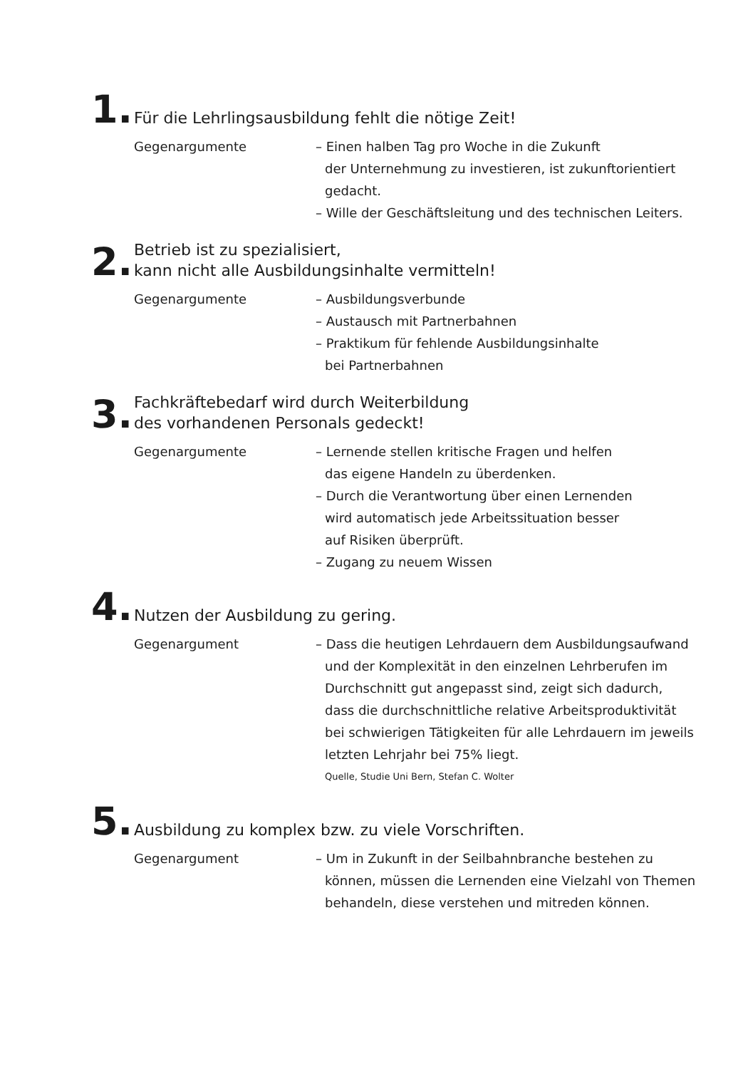1.
Für die Lehrlingsausbildung fehlt die nötige Zeit!
Gegenargumente – Einen halben Tag pro Woche in die Zukunft
der Unternehmung zu investieren, ist zukunftorientiert
gedacht.
– Wille der Geschäftsleitung und des technischen Leiters.
2.
Betrieb ist zu spezialisiert,
kann nicht alle Ausbildungsinhalte vermitteln!
Gegenargumente – Ausbildungsverbunde
– Austausch mit Partnerbahnen
– Praktikum für fehlende Ausbildungsinhalte
bei Partnerbahnen
3.
Fachkräftebedarf wird durch Weiterbildung
des vorhandenen Personals gedeckt!
Gegenargumente – Lernende stellen kritische Fragen und helfen
das eigene Handeln zu überdenken.
– Durch die Verantwortung über einen Lernenden
wird automatisch jede Arbeitssituation besser
auf Risiken überprüft.
– Zugang zu neuem Wissen
4.
Nutzen der Ausbildung zu gering.
Gegenargument – Dass die heutigen Lehrdauern dem Ausbildungsaufwand
und der Komplexität in den einzelnen Lehrberufen im
Durchschnitt gut angepasst sind, zeigt sich dadurch,
dass die durchschnittliche relative Arbeitsproduktivität
bei schwierigen Tätigkeiten für alle Lehrdauern im jeweils
letzten Lehrjahr bei 75% liegt.
Quelle, Studie Uni Bern, Stefan C. Wolter
5.
Ausbildung zu komplex bzw. zu viele Vorschriften.
Gegenargument – Um in Zukunft in der Seilbahnbranche bestehen zu
können, müssen die Lernenden eine Vielzahl von Themen
behandeln, diese verstehen und mitreden können.